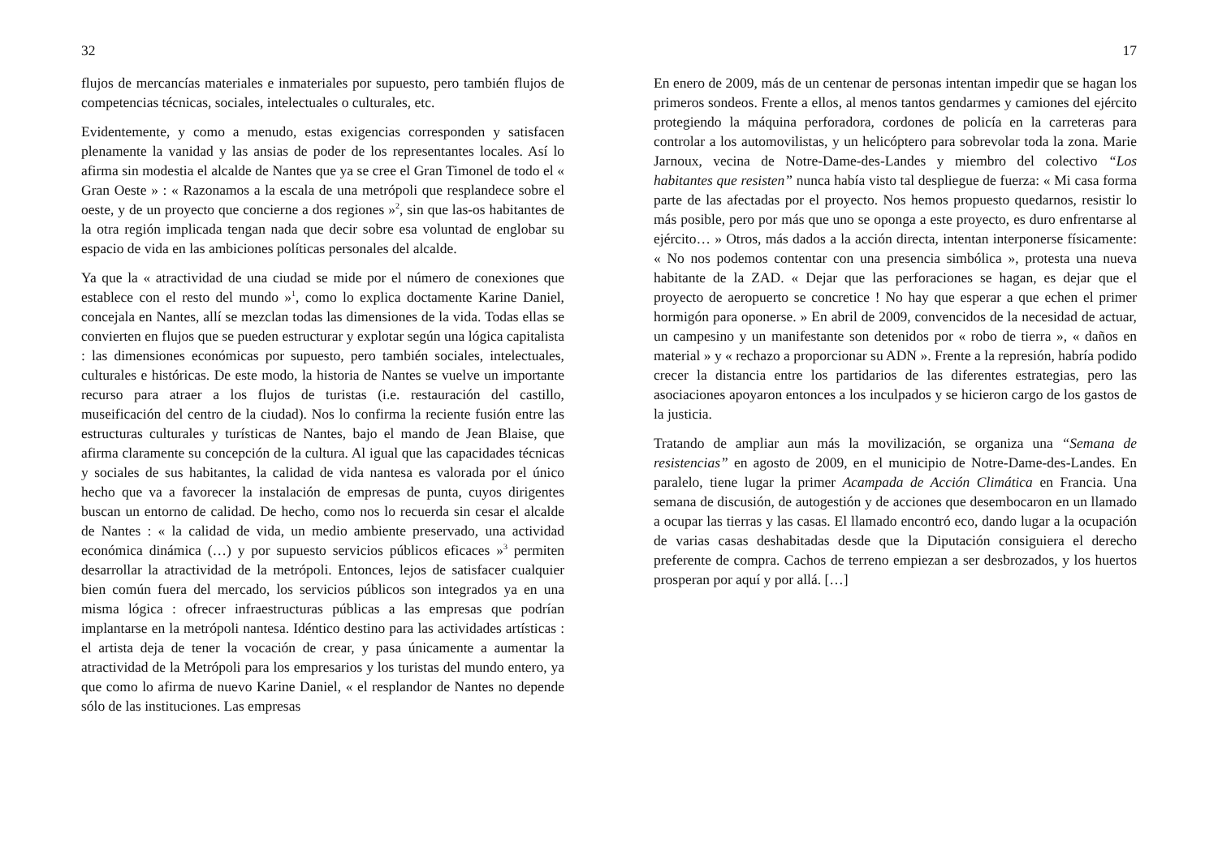32
flujos de mercancías materiales e inmateriales por supuesto, pero también flujos de competencias técnicas, sociales, intelectuales o culturales, etc.
Evidentemente, y como a menudo, estas exigencias corresponden y satisfacen plenamente la vanidad y las ansias de poder de los representantes locales. Así lo afirma sin modestia el alcalde de Nantes que ya se cree el Gran Timonel de todo el « Gran Oeste » : « Razonamos a la escala de una metrópoli que resplandece sobre el oeste, y de un proyecto que concierne a dos regiones »<sup>2</sup>, sin que las-os habitantes de la otra región implicada tengan nada que decir sobre esa voluntad de englobar su espacio de vida en las ambiciones políticas personales del alcalde.
Ya que la « atractividad de una ciudad se mide por el número de conexiones que establece con el resto del mundo »<sup>1</sup>, como lo explica doctamente Karine Daniel, concejala en Nantes, allí se mezclan todas las dimensiones de la vida. Todas ellas se convierten en flujos que se pueden estructurar y explotar según una lógica capitalista : las dimensiones económicas por supuesto, pero también sociales, intelectuales, culturales e históricas. De este modo, la historia de Nantes se vuelve un importante recurso para atraer a los flujos de turistas (i.e. restauración del castillo, museificación del centro de la ciudad). Nos lo confirma la reciente fusión entre las estructuras culturales y turísticas de Nantes, bajo el mando de Jean Blaise, que afirma claramente su concepción de la cultura. Al igual que las capacidades técnicas y sociales de sus habitantes, la calidad de vida nantesa es valorada por el único hecho que va a favorecer la instalación de empresas de punta, cuyos dirigentes buscan un entorno de calidad. De hecho, como nos lo recuerda sin cesar el alcalde de Nantes : « la calidad de vida, un medio ambiente preservado, una actividad económica dinámica (…) y por supuesto servicios públicos eficaces »<sup>3</sup> permiten desarrollar la atractividad de la metrópoli. Entonces, lejos de satisfacer cualquier bien común fuera del mercado, los servicios públicos son integrados ya en una misma lógica : ofrecer infraestructuras públicas a las empresas que podrían implantarse en la metrópoli nantesa. Idéntico destino para las actividades artísticas : el artista deja de tener la vocación de crear, y pasa únicamente a aumentar la atractividad de la Metrópoli para los empresarios y los turistas del mundo entero, ya que como lo afirma de nuevo Karine Daniel, « el resplandor de Nantes no depende sólo de las instituciones. Las empresas
17
En enero de 2009, más de un centenar de personas intentan impedir que se hagan los primeros sondeos. Frente a ellos, al menos tantos gendarmes y camiones del ejército protegiendo la máquina perforadora, cordones de policía en la carreteras para controlar a los automovilistas, y un helicóptero para sobrevolar toda la zona. Marie Jarnoux, vecina de Notre-Dame-des-Landes y miembro del colectivo “Los habitantes que resisten” nunca había visto tal despliegue de fuerza: « Mi casa forma parte de las afectadas por el proyecto. Nos hemos propuesto quedarnos, resistir lo más posible, pero por más que uno se oponga a este proyecto, es duro enfrentarse al ejército… » Otros, más dados a la acción directa, intentan interponerse físicamente: « No nos podemos contentar con una presencia simbólica », protesta una nueva habitante de la ZAD. « Dejar que las perforaciones se hagan, es dejar que el proyecto de aeropuerto se concretice ! No hay que esperar a que echen el primer hormigón para oponerse. » En abril de 2009, convencidos de la necesidad de actuar, un campesino y un manifestante son detenidos por « robo de tierra », « daños en material » y « rechazo a proporcionar su ADN ». Frente a la represión, habría podido crecer la distancia entre los partidarios de las diferentes estrategias, pero las asociaciones apoyaron entonces a los inculpados y se hicieron cargo de los gastos de la justicia.
Tratando de ampliar aun más la movilización, se organiza una “Semana de resistencias” en agosto de 2009, en el municipio de Notre-Dame-des-Landes. En paralelo, tiene lugar la primer Acampada de Acción Climática en Francia. Una semana de discusión, de autogestión y de acciones que desembocaron en un llamado a ocupar las tierras y las casas. El llamado encontró eco, dando lugar a la ocupación de varias casas deshabitadas desde que la Diputación consiguiera el derecho preferente de compra. Cachos de terreno empiezan a ser desbrozados, y los huertos prosperan por aquí y por allá. […]